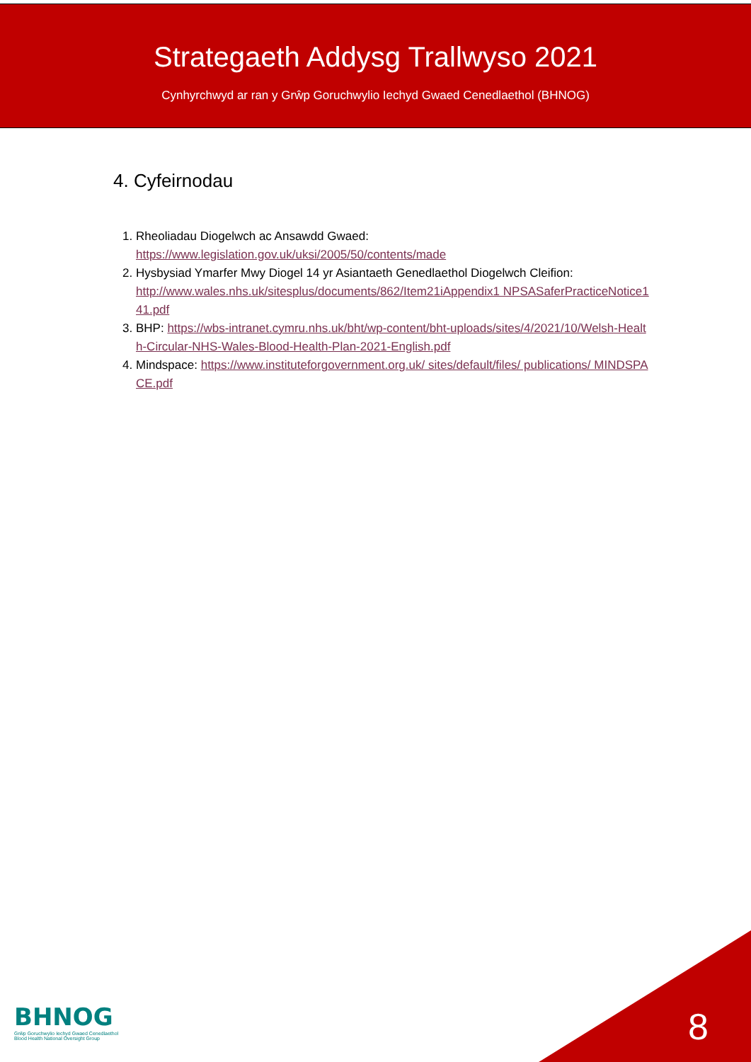Strategaeth Addysg Trallwyso 2021
Cynhyrchwyd ar ran y Grŵp Goruchwylio Iechyd Gwaed Cenedlaethol (BHNOG)
4. Cyfeirnodau
1. Rheoliadau Diogelwch ac Ansawdd Gwaed:
https://www.legislation.gov.uk/uksi/2005/50/contents/made
2. Hysbysiad Ymarfer Mwy Diogel 14 yr Asiantaeth Genedlaethol Diogelwch Cleifion:
http://www.wales.nhs.uk/sitesplus/documents/862/Item21iAppendix1 NPSASaferPracticeNotice141.pdf
3. BHP: https://wbs-intranet.cymru.nhs.uk/bht/wp-content/bht-uploads/sites/4/2021/10/Welsh-Health-Circular-NHS-Wales-Blood-Health-Plan-2021-English.pdf
4. Mindspace: https://www.instituteforgovernment.org.uk/ sites/default/files/ publications/ MINDSPACE.pdf
BHNOG
Grŵp Goruchwylio Iechyd Gwaed Cenedlaethol
Blood Health National Oversight Group
8